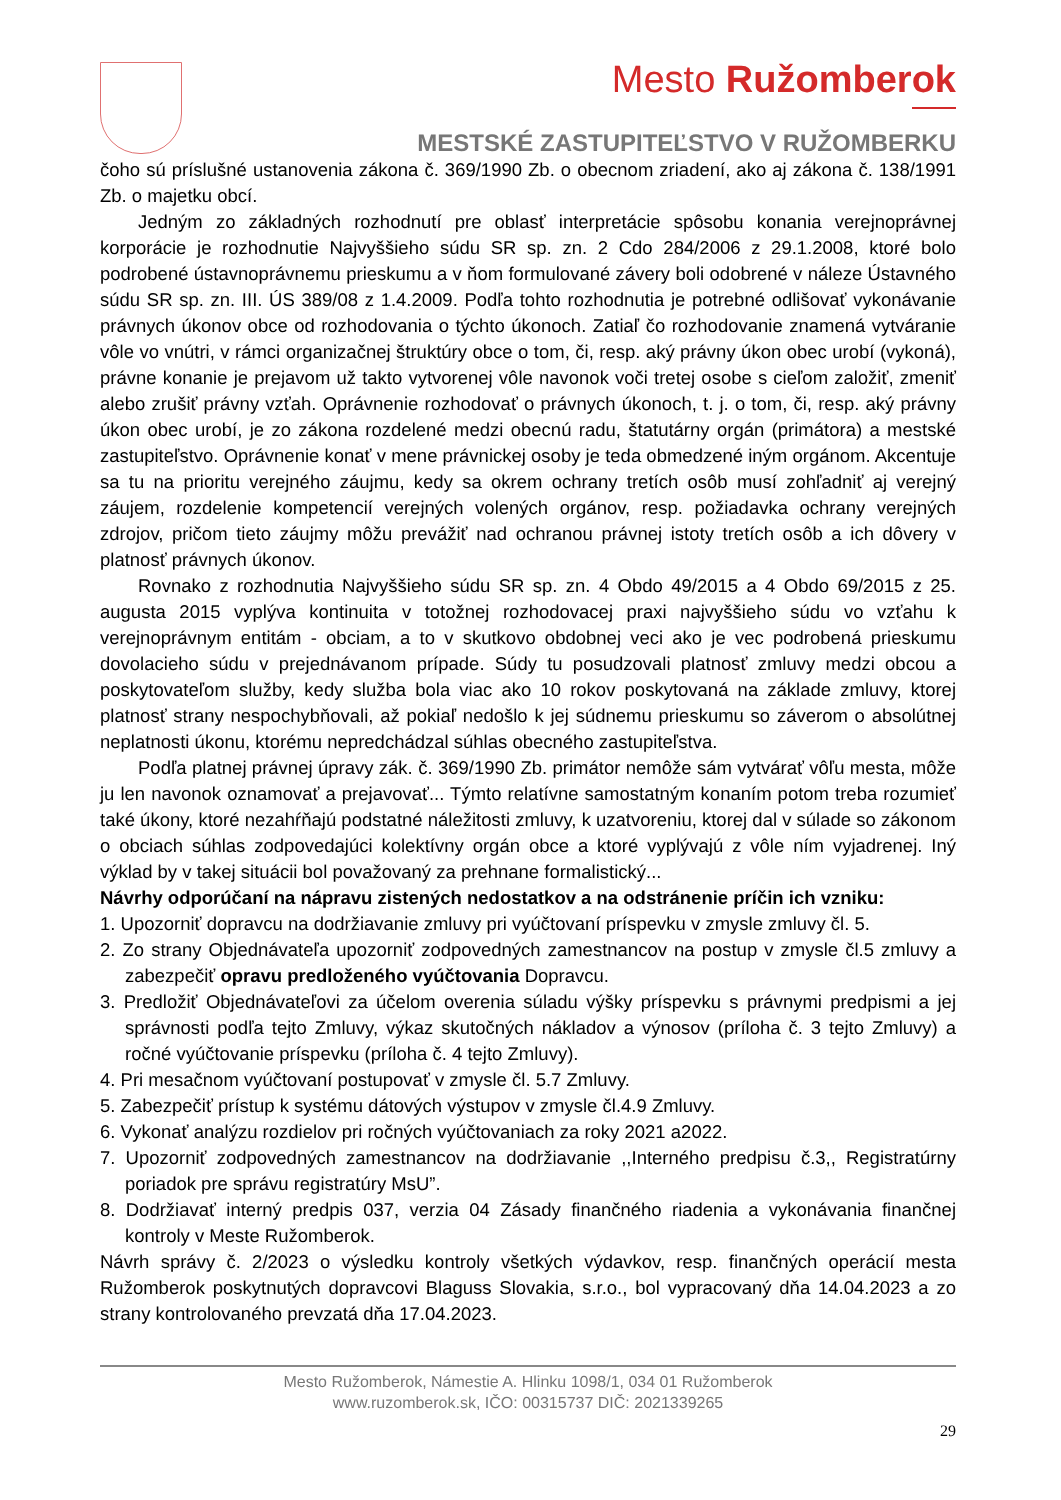Mesto Ružomberok
MESTSKÉ ZASTUPITEĽSTVO V RUŽOMBERKU
čoho sú príslušné ustanovenia zákona č. 369/1990 Zb. o obecnom zriadení, ako aj zákona č. 138/1991 Zb. o majetku obcí.
Jedným zo základných rozhodnutí pre oblasť interpretácie spôsobu konania verejnoprávnej korporácie je rozhodnutie Najvyššieho súdu SR sp. zn. 2 Cdo 284/2006 z 29.1.2008, ktoré bolo podrobené ústavnoprávnemu prieskumu a v ňom formulované závery boli odobrené v náleze Ústavného súdu SR sp. zn. III. ÚS 389/08 z 1.4.2009. Podľa tohto rozhodnutia je potrebné odlišovať vykonávanie právnych úkonov obce od rozhodovania o týchto úkonoch. Zatiaľ čo rozhodovanie znamená vytváranie vôle vo vnútri, v rámci organizačnej štruktúry obce o tom, či, resp. aký právny úkon obec urobí (vykoná), právne konanie je prejavom už takto vytvorenej vôle navonok voči tretej osobe s cieľom založiť, zmeniť alebo zrušiť právny vzťah. Oprávnenie rozhodovať o právnych úkonoch, t. j. o tom, či, resp. aký právny úkon obec urobí, je zo zákona rozdelené medzi obecnú radu, štatutárny orgán (primátora) a mestské zastupiteľstvo. Oprávnenie konať v mene právnickej osoby je teda obmedzené iným orgánom. Akcentuje sa tu na prioritu verejného záujmu, kedy sa okrem ochrany tretích osôb musí zohľadniť aj verejný záujem, rozdelenie kompetencií verejných volených orgánov, resp. požiadavka ochrany verejných zdrojov, pričom tieto záujmy môžu prevážiť nad ochranou právnej istoty tretích osôb a ich dôvery v platnosť právnych úkonov.
Rovnako z rozhodnutia Najvyššieho súdu SR sp. zn. 4 Obdo 49/2015 a 4 Obdo 69/2015 z 25. augusta 2015 vyplýva kontinuita v totožnej rozhodovacej praxi najvyššieho súdu vo vzťahu k verejnoprávnym entitám - obciam, a to v skutkovo obdobnej veci ako je vec podrobená prieskumu dovolacieho súdu v prejednávanom prípade. Súdy tu posudzovali platnosť zmluvy medzi obcou a poskytovateľom služby, kedy služba bola viac ako 10 rokov poskytovaná na základe zmluvy, ktorej platnosť strany nespochybňovali, až pokiaľ nedošlo k jej súdnemu prieskumu so záverom o absolútnej neplatnosti úkonu, ktorému nepredchádzal súhlas obecného zastupiteľstva.
Podľa platnej právnej úpravy zák. č. 369/1990 Zb. primátor nemôže sám vytvárať vôľu mesta, môže ju len navonok oznamovať a prejavovať... Týmto relatívne samostatným konaním potom treba rozumieť také úkony, ktoré nezahŕňajú podstatné náležitosti zmluvy, k uzatvoreniu, ktorej dal v súlade so zákonom o obciach súhlas zodpovedajúci kolektívny orgán obce a ktoré vyplývajú z vôle ním vyjadrenej. Iný výklad by v takej situácii bol považovaný za prehnane formalistický...
Návrhy odporúčaní na nápravu zistených nedostatkov a na odstránenie príčin ich vzniku:
1. Upozorniť dopravcu na dodržiavanie zmluvy pri vyúčtovaní príspevku v zmysle zmluvy čl. 5.
2. Zo strany Objednávateľa upozorniť zodpovedných zamestnancov na postup v zmysle čl.5 zmluvy a zabezpečiť opravu predloženého vyúčtovania Dopravcu.
3. Predložiť Objednávateľovi za účelom overenia súladu výšky príspevku s právnymi predpismi a jej správnosti podľa tejto Zmluvy, výkaz skutočných nákladov a výnosov (príloha č. 3 tejto Zmluvy) a ročné vyúčtovanie príspevku (príloha č. 4 tejto Zmluvy).
4. Pri mesačnom vyúčtovaní postupovať v zmysle čl. 5.7 Zmluvy.
5. Zabezpečiť prístup k systému dátových výstupov v zmysle čl.4.9 Zmluvy.
6. Vykonať analýzu rozdielov pri ročných vyúčtovaniach za roky 2021 a2022.
7. Upozorniť zodpovedných zamestnancov na dodržiavanie ,,Interného predpisu č.3,, Registratúrny poriadok pre správu registratúry MsU”.
8. Dodržiavať interný predpis 037, verzia 04 Zásady finančného riadenia a vykonávania finančnej kontroly v Meste Ružomberok.
Návrh správy č. 2/2023 o výsledku kontroly všetkých výdavkov, resp. finančných operácií mesta Ružomberok poskytnutých dopravcovi Blaguss Slovakia, s.r.o., bol vypracovaný dňa 14.04.2023 a zo strany kontrolovaného prevzatá dňa 17.04.2023.
Mesto Ružomberok, Námestie A. Hlinku 1098/1, 034 01 Ružomberok
www.ruzomberok.sk, IČO: 00315737 DIČ: 2021339265
29